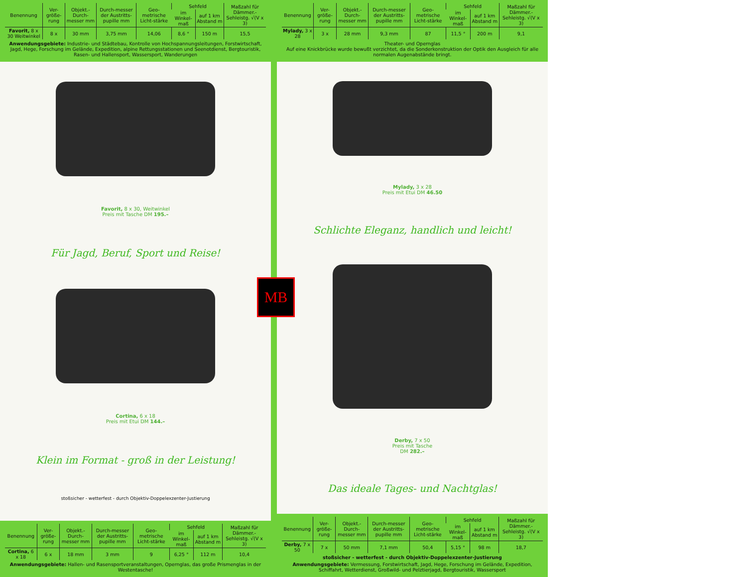| Benennung | Ver-größe-rung | Objekt.-Durch-messer mm | Durch-messer der Austritts-pupille mm | Geo-metrische Licht-stärke | Sehfeld | | Maßzahl für Dämmer.-Sehleistg. √(V x 3) |
| --- | --- | --- | --- | --- | --- | --- | --- |
| | | | | | im Winkel-maß | auf 1 km Abstand m | |
| Favorit, 8 x 30 Weitwinkel | 8 x | 30 mm | 3,75 mm | 14,06 | 8,6 ° | 150 m | 15,5 |
Anwendungsgebiete: Industrie- und Städtebau, Kontrolle von Hochspannungsleitungen, Forstwirtschaft, Jagd, Hege, Forschung im Gelände, Expedition, alpine Rettungsstationen und Seenotdienst, Bergtouristik, Rasen- und Hallensport, Wassersport, Wanderungen
Favorit, 8 x 30, Weitwinkel
Preis mit Tasche DM 195.–
Für Jagd, Beruf, Sport und Reise!
Cortina, 6 x 18
Preis mit Etui DM 144.–
Klein im Format - groß in der Leistung!
stoßsicher - wetterfest - durch Objektiv-Doppelexzenter-Justierung
| Benennung | Ver-größe-rung | Objekt.-Durch-messer mm | Durch-messer der Austritts-pupille mm | Geo-metrische Licht-stärke | Sehfeld | | Maßzahl für Dämmer.-Sehleistg. √(V x 3) |
| --- | --- | --- | --- | --- | --- | --- | --- |
| | | | | | im Winkel-maß | auf 1 km Abstand m | |
| Cortina, 6 x 18 | 6 x | 18 mm | 3 mm | 9 | 6,25 ° | 112 m | 10,4 |
Anwendungsgebiete: Hallen- und Rasensportveranstaltungen, Opernglas, das große Prismenglas in der Westentasche!
| Benennung | Ver-größe-rung | Objekt.-Durch-messer mm | Durch-messer der Austritts-pupille mm | Geo-metrische Licht-stärke | Sehfeld | | Maßzahl für Dämmer.-Sehleistg. √(V x 3) |
| --- | --- | --- | --- | --- | --- | --- | --- |
| | | | | | im Winkel-maß | auf 1 km Abstand m | |
| Mylady, 3 x 28 | 3 x | 28 mm | 9,3 mm | 87 | 11,5 ° | 200 m | 9,1 |
Theater- und Opernglas
Auf eine Knickbrücke wurde bewußt verzichtet, da die Sonderkonstruktion der Optik den Ausgleich für alle normalen Augenabstände bringt.
Mylady, 3 x 28
Preis mit Etui DM 46.50
Schlichte Eleganz, handlich und leicht!
Derby, 7 x 50
Preis mit Tasche
DM 282.–
Das ideale Tages- und Nachtglas!
| Benennung | Ver-größe-rung | Objekt.-Durch-messer mm | Durch-messer der Austritts-pupille mm | Geo-metrische Licht-stärke | Sehfeld | | Maßzahl für Dämmer.-Sehleistg. √(V x 3) |
| --- | --- | --- | --- | --- | --- | --- | --- |
| | | | | | im Winkel-maß | auf 1 km Abstand m | |
| Derby, 7 x 50 | 7 x | 50 mm | 7,1 mm | 50,4 | 5,15 ° | 98 m | 18,7 |
stoßsicher - wetterfest - durch Objektiv-Doppelexzenter-Justierung
Anwendungsgebiete: Vermessung, Forstwirtschaft, Jagd, Hege, Forschung im Gelände, Expedition, Schiffahrt, Wetterdienst, Großwild- und Pelztierjagd, Bergtouristik, Wassersport
MB